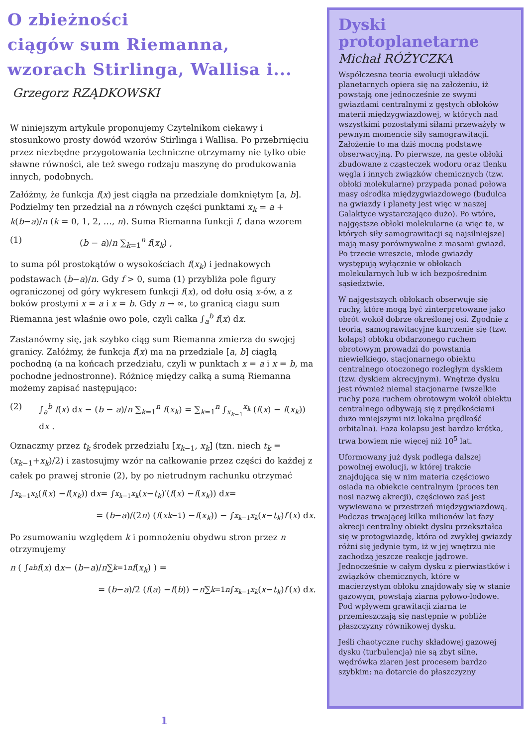O zbieżności
ciągów sum Riemanna,
wzorach Stirlinga, Wallisa i...
Grzegorz RZĄDKOWSKI
W niniejszym artykule proponujemy Czytelnikom ciekawy i stosunkowo prosty dowód wzorów Stirlinga i Wallisa. Po przebrnięciu przez niezbędne przygotowania techniczne otrzymamy nie tylko obie sławne równości, ale też swego rodzaju maszynę do produkowania innych, podobnych.
Załóżmy, że funkcja f(x) jest ciągła na przedziale domkniętym [a, b]. Podzielmy ten przedział na n równych części punktami x<sub>k</sub> = a + k(b−a)/n (k = 0, 1, 2, …, n). Suma Riemanna funkcji f, dana wzorem
(1) (b − a)/n ∑<sub>k=1</sub><sup>n</sup> f(x<sub>k</sub>) ,
to suma pól prostokątów o wysokościach f(x<sub>k</sub>) i jednakowych podstawach (b−a)/n. Gdy f > 0, suma (1) przybliża pole figury ograniczonej od góry wykresem funkcji f(x), od dołu osią x-ów, a z boków prostymi x = a i x = b. Gdy n → ∞, to granicą ciagu sum Riemanna jest właśnie owo pole, czyli całka ∫<sub>a</sub><sup>b</sup> f(x) dx.
Zastanówmy się, jak szybko ciąg sum Riemanna zmierza do swojej granicy. Załóżmy, że funkcja f(x) ma na przedziale [a, b] ciągłą pochodną (a na końcach przedziału, czyli w punktach x = a i x = b, ma pochodne jednostronne). Różnicę między całką a sumą Riemanna możemy zapisać następująco:
(2) ∫<sub>a</sub><sup>b</sup> f(x) dx − (b − a)/n ∑<sub>k=1</sub><sup>n</sup> f(x<sub>k</sub>) = ∑<sub>k=1</sub><sup>n</sup> ∫<sub>x<sub>k−1</sub></sub><sup>x<sub>k</sub></sup> (f(x) − f(x<sub>k</sub>)) dx .
Oznaczmy przez t<sub>k</sub> środek przedziału [x<sub>k−1</sub>, x<sub>k</sub>] (tzn. niech t<sub>k</sub> = (x<sub>k−1</sub>+x<sub>k</sub>)/2) i zastosujmy wzór na całkowanie przez części do każdej z całek po prawej stronie (2), by po nietrudnym rachunku otrzymać
∫<sub>x<sub>k−1</sub></sub><sup>x<sub>k</sub></sup> (f (x) − f (x<sub>k</sub>)) d x = ∫<sub>x<sub>k−1</sub></sub><sup>x<sub>k</sub></sup> (x − t<sub>k</sub>)′(f (x) − f (x<sub>k</sub>)) d x =
= (b − a)/(2 n) (f (x<sub>k−1</sub>) − f (x<sub>k</sub>)) − ∫<sub>x<sub>k−1</sub></sub><sup>x<sub>k</sub></sup> (x − t<sub>k</sub>) f ′(x) d x .
Po zsumowaniu względem k i pomnożeniu obydwu stron przez n otrzymujemy
n ( ∫<sub>a</sub><sup>b</sup> f (x) d x − (b − a)/ n ∑<sub>k=1</sub><sup>n</sup> f (x<sub>k</sub>) ) =
= (b − a)/2 (f (a) − f (b)) − n ∑<sub>k=1</sub><sup>n</sup> ∫<sub>x<sub>k−1</sub></sub><sup>x<sub>k</sub></sup> (x − t<sub>k</sub>) f ′(x) d x .
Dyski protoplanetarne
Michał RÓŻYCZKA
Współczesna teoria ewolucji układów planetarnych opiera się na założeniu, iż powstają one jednocześnie ze swymi gwiazdami centralnymi z gęstych obłoków materii międzygwiazdowej, w których nad wszystkimi pozostałymi siłami przeważyły w pewnym momencie siły samograwitacji. Założenie to ma dziś mocną podstawę obserwacyjną. Po pierwsze, na gęste obłoki zbudowane z cząsteczek wodoru oraz tlenku węgla i innych związków chemicznych (tzw. obłoki molekularne) przypada ponad połowa masy ośrodka międzygwiazdowego (budulca na gwiazdy i planety jest więc w naszej Galaktyce wystarczająco dużo). Po wtóre, najgęstsze obłoki molekularne (a więc te, w których siły samograwitacji są najsilniejsze) mają masy porównywalne z masami gwiazd. Po trzecie wreszcie, młode gwiazdy występują wyłącznie w obłokach molekularnych lub w ich bezpośrednim sąsiedztwie.
W najgęstszych obłokach obserwuje się ruchy, które mogą być zinterpretowane jako obrót wokół dobrze określonej osi. Zgodnie z teorią, samograwitacyjne kurczenie się (tzw. kolaps) obłoku obdarzonego ruchem obrotowym prowadzi do powstania niewielkiego, stacjonarnego obiektu centralnego otoczonego rozległym dyskiem (tzw. dyskiem akrecyjnym). Wnętrze dysku jest również niemal stacjonarne (wszelkie ruchy poza ruchem obrotowym wokół obiektu centralnego odbywają się z prędkościami dużo mniejszymi niż lokalna prędkość orbitalna). Faza kolapsu jest bardzo krótka, trwa bowiem nie więcej niż 10<sup>5</sup> lat.
Uformowany już dysk podlega dalszej powolnej ewolucji, w której trakcie znajdująca się w nim materia częściowo osiada na obiekcie centralnym (proces ten nosi nazwę akrecji), częściowo zaś jest wywiewana w przestrzeń międzygwiazdową. Podczas trwającej kilka milionów lat fazy akrecji centralny obiekt dysku przekształca się w protogwiazdę, która od zwykłej gwiazdy różni się jedynie tym, iż w jej wnętrzu nie zachodzą jeszcze reakcje jądrowe. Jednocześnie w całym dysku z pierwiastków i związków chemicznych, które w macierzystym obłoku znajdowały się w stanie gazowym, powstają ziarna pyłowo-lodowe. Pod wpływem grawitacji ziarna te przemieszczają się następnie w pobliże płaszczyzny równikowej dysku.
Jeśli chaotyczne ruchy składowej gazowej dysku (turbulencja) nie są zbyt silne, wędrówka ziaren jest procesem bardzo szybkim: na dotarcie do płaszczyzny
1